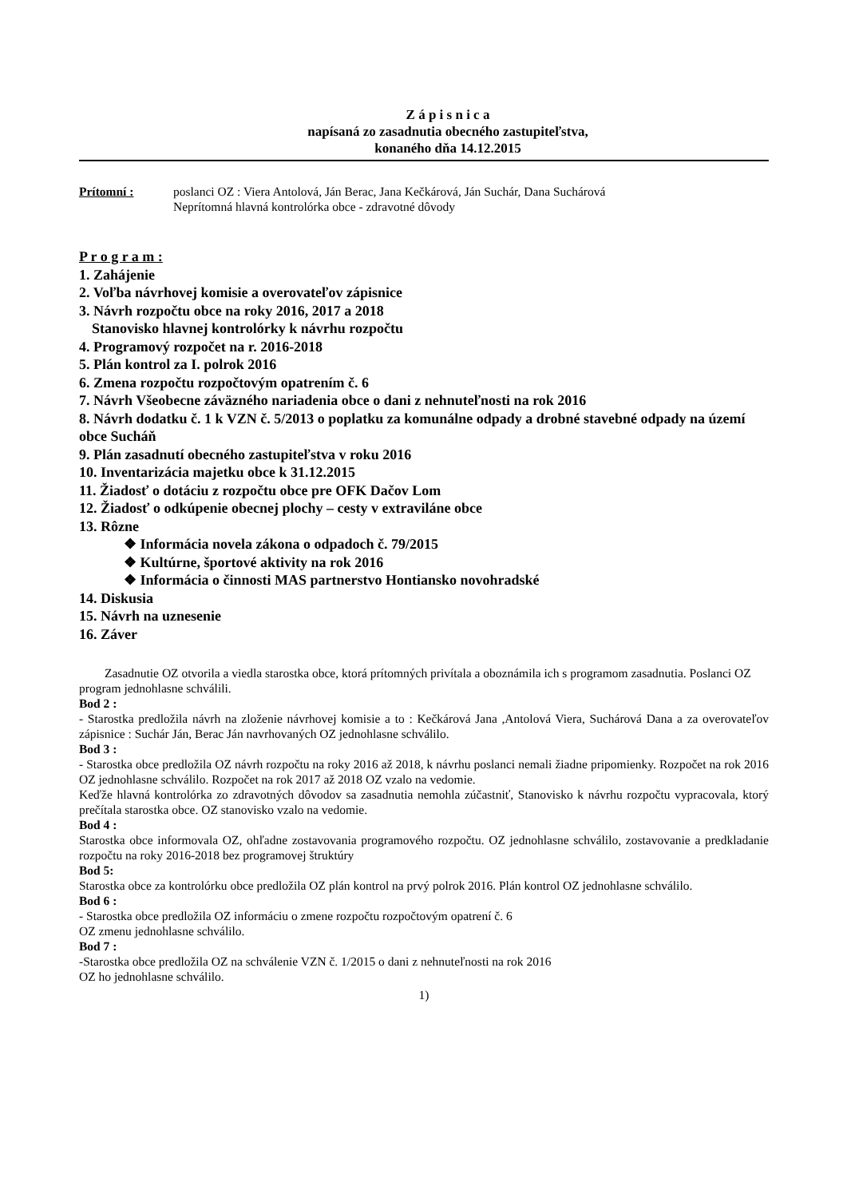Z á p i s n i c a
napísaná zo zasadnutia obecného zastupiteľstva,
konaného dňa 14.12.2015
Prítomní : poslanci OZ : Viera Antolová, Ján Berac, Jana Kečkárová, Ján Suchár, Dana Suchárová
Neprítomná hlavná kontrolórka obce - zdravotné dôvody
P r o g r a m :
1. Zahájenie
2. Voľba návrhovej komisie a overovateľov zápisnice
3. Návrh rozpočtu obce na roky 2016, 2017 a 2018
Stanovisko hlavnej kontrolórky k návrhu rozpočtu
4. Programový rozpočet na r. 2016-2018
5. Plán kontrol za I. polrok 2016
6. Zmena rozpočtu rozpočtovým opatrením č. 6
7. Návrh Všeobecne záväzného nariadenia obce o dani z nehnuteľnosti na rok 2016
8. Návrh dodatku č. 1 k VZN č. 5/2013 o poplatku za komunálne odpady a drobné stavebné odpady na území obce Sucháň
9. Plán zasadnutí obecného zastupiteľstva v roku 2016
10. Inventarizácia majetku obce k 31.12.2015
11. Žiadosť o dotáciu z rozpočtu obce pre OFK Dačov Lom
12. Žiadosť o odkúpenie obecnej plochy – cesty v extraviláne obce
13. Rôzne
❖ Informácia novela zákona o odpadoch č. 79/2015
❖ Kultúrne, športové aktivity na rok 2016
❖ Informácia o činnosti MAS partnerstvo Hontiansko novohradské
14. Diskusia
15. Návrh na uznesenie
16. Záver
Zasadnutie OZ otvorila a viedla starostka obce, ktorá prítomných privítala a oboznámila ich s programom zasadnutia. Poslanci OZ program jednohlasne schválili.
Bod 2 :
- Starostka predložila návrh na zloženie návrhovej komisie a to : Kečkárová Jana ,Antolová Viera, Suchárová Dana a za overovateľov zápisnice : Suchár Ján, Berac Ján navrhovaných OZ jednohlasne schválilo.
Bod 3 :
- Starostka obce predložila OZ návrh rozpočtu na roky 2016 až 2018, k návrhu poslanci nemali žiadne pripomienky. Rozpočet na rok 2016 OZ jednohlasne schválilo. Rozpočet na rok 2017 až 2018 OZ vzalo na vedomie.
Keďže hlavná kontrolórka zo zdravotných dôvodov sa zasadnutia nemohla zúčastniť, Stanovisko k návrhu rozpočtu vypracovala, ktorý prečítala starostka obce. OZ stanovisko vzalo na vedomie.
Bod 4 :
Starostka obce informovala OZ, ohľadne zostavovania programového rozpočtu. OZ jednohlasne schválilo, zostavovanie a predkladanie rozpočtu na roky 2016-2018 bez programovej štruktúry
Bod 5:
Starostka obce za kontrolórku obce predložila OZ plán kontrol na prvý polrok 2016. Plán kontrol OZ jednohlasne schválilo.
Bod 6 :
- Starostka obce predložila OZ informáciu o zmene rozpočtu rozpočtovým opatrení č. 6
OZ zmenu jednohlasne schválilo.
Bod 7 :
-Starostka obce predložila OZ na schválenie VZN č. 1/2015 o dani z nehnuteľnosti na rok 2016
OZ ho jednohlasne schválilo.
1)